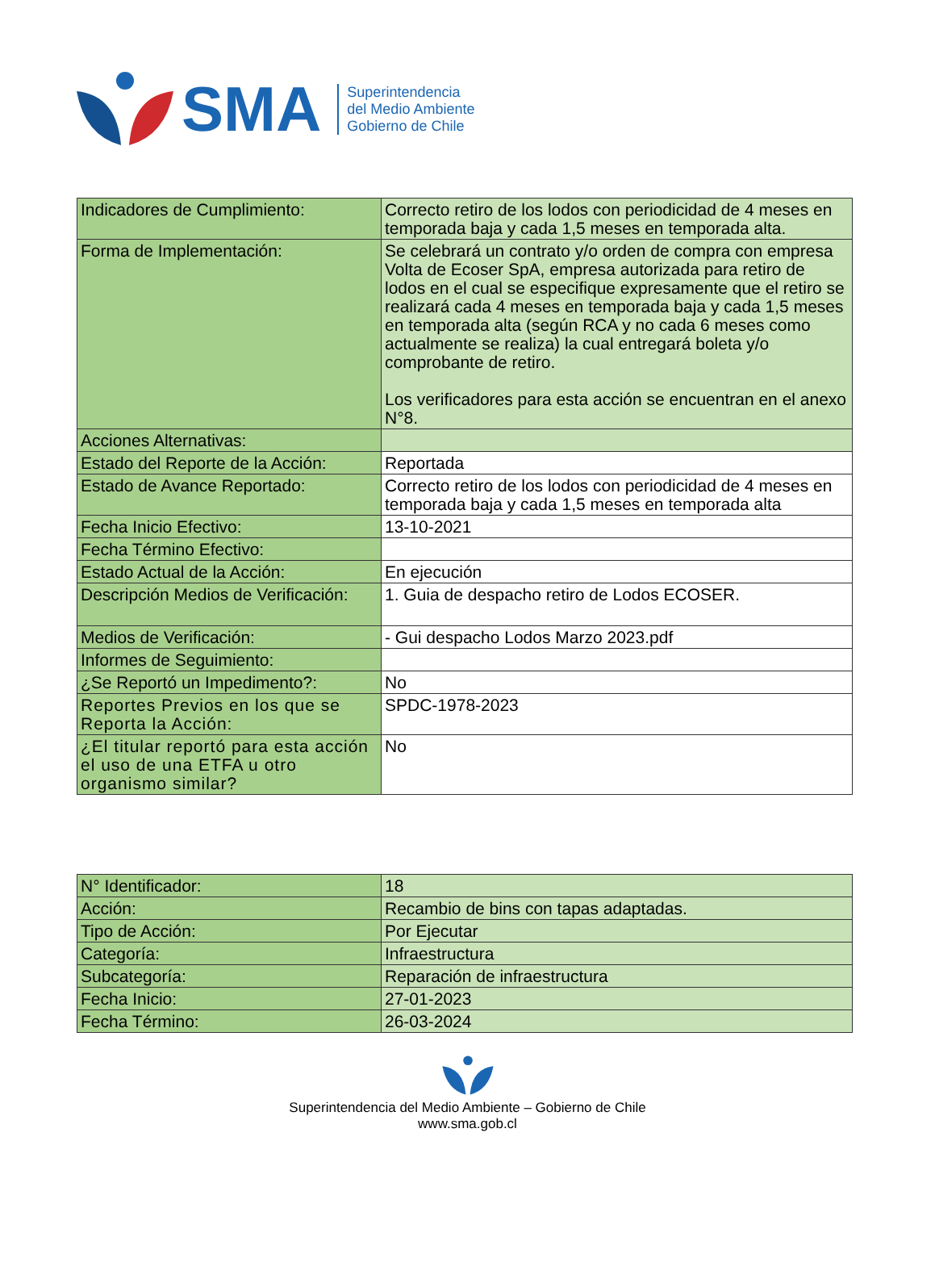SMA
Superintendencia
del Medio Ambiente
Gobierno de Chile
| Indicadores de Cumplimiento: | Correcto retiro de los lodos con periodicidad de 4 meses en temporada baja y cada 1,5 meses en temporada alta. |
| Forma de Implementación: | Se celebrará un contrato y/o orden de compra con empresa Volta de Ecoser SpA, empresa autorizada para retiro de lodos en el cual se especifique expresamente que el retiro se realizará cada 4 meses en temporada baja y cada 1,5 meses en temporada alta (según RCA y no cada 6 meses como actualmente se realiza) la cual entregará boleta y/o comprobante de retiro. Los verificadores para esta acción se encuentran en el anexo N°8. |
| Acciones Alternativas: | |
| Estado del Reporte de la Acción: | Reportada |
| Estado de Avance Reportado: | Correcto retiro de los lodos con periodicidad de 4 meses en temporada baja y cada 1,5 meses en temporada alta |
| Fecha Inicio Efectivo: | 13-10-2021 |
| Fecha Término Efectivo: | |
| Estado Actual de la Acción: | En ejecución |
| Descripción Medios de Verificación: | 1. Guia de despacho retiro de Lodos ECOSER. |
| Medios de Verificación: | - Gui despacho Lodos Marzo 2023.pdf |
| Informes de Seguimiento: | |
| ¿Se Reportó un Impedimento?: | No |
| Reportes Previos en los que se Reporta la Acción: | SPDC-1978-2023 |
| ¿El titular reportó para esta acción el uso de una ETFA u otro organismo similar? | No |
| N° Identificador: | 18 |
| Acción: | Recambio de bins con tapas adaptadas. |
| Tipo de Acción: | Por Ejecutar |
| Categoría: | Infraestructura |
| Subcategoría: | Reparación de infraestructura |
| Fecha Inicio: | 27-01-2023 |
| Fecha Término: | 26-03-2024 |
Superintendencia del Medio Ambiente – Gobierno de Chile
www.sma.gob.cl